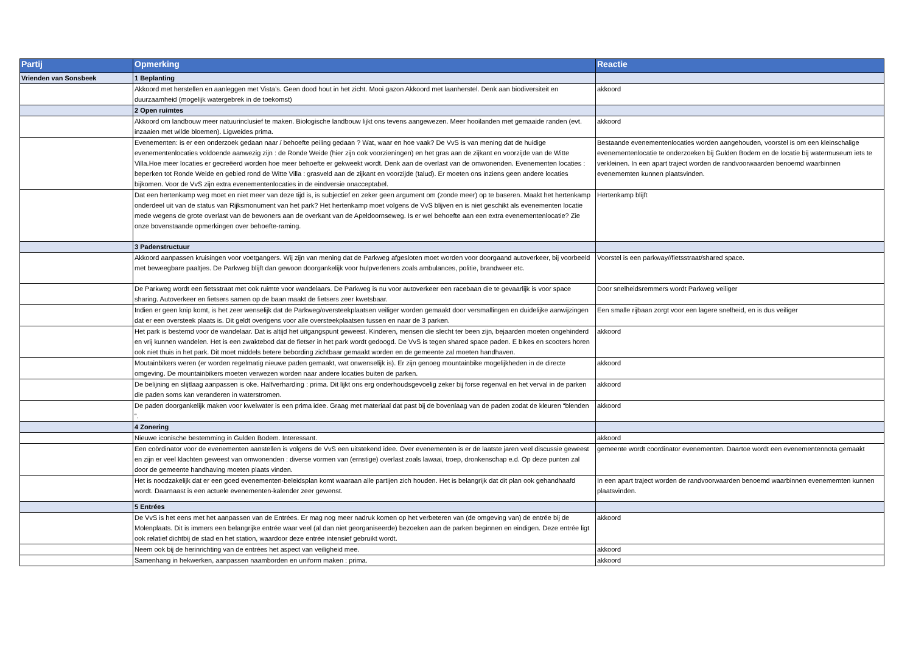| Partij | Opmerking | Reactie |
| --- | --- | --- |
| Vrienden van Sonsbeek | 1 Beplanting | |
| | Akkoord met herstellen en aanleggen met Vista’s. Geen dood hout in het zicht. Mooi gazon Akkoord met laanherstel. Denk aan biodiversiteit en duurzaamheid (mogelijk watergebrek in de toekomst) | akkoord |
| | 2 Open ruimtes | |
| | Akkoord om landbouw meer natuurinclusief te maken. Biologische landbouw lijkt ons tevens aangewezen. Meer hooilanden met gemaaide randen (evt. inzaaien met wilde bloemen). Ligweides prima. | akkoord |
| | Evenementen: is er een onderzoek gedaan naar / behoefte peiling gedaan ? Wat, waar en hoe vaak? De VvS is van mening dat de huidige evenementenlocaties voldoende aanwezig zijn : de Ronde Weide (hier zijn ook voorzieningen) en het gras aan de zijkant en voorzijde van de Witte Villa.Hoe meer locaties er gecreëerd worden hoe meer behoefte er gekweekt wordt. Denk aan de overlast van de omwonenden. Evenementen locaties : beperken tot Ronde Weide en gebied rond de Witte Villa : grasveld aan de zijkant en voorzijde (talud). Er moeten ons inziens geen andere locaties bijkomen. Voor de VvS zijn extra evenementenlocaties in de eindversie onacceptabel. | Bestaande evenementenlocaties worden aangehouden, voorstel is om een kleinschalige evenementenlocatie te onderzoeken bij Gulden Bodem en de locatie bij watermuseum iets te verkleinen. In een apart traject worden de randvoorwaarden benoemd waarbinnen evenememten kunnen plaatsvinden. |
| | Dat een hertenkamp weg moet en niet meer van deze tijd is, is subjectief en zeker geen argument om (zonde meer) op te baseren. Maakt het hertenkamp onderdeel uit van de status van Rijksmonument van het park? Het hertenkamp moet volgens de VvS blijven en is niet geschikt als evenementen locatie mede wegens de grote overlast van de bewoners aan de overkant van de Apeldoornseweg. Is er wel behoefte aan een extra evenementenlocatie? Zie onze bovenstaande opmerkingen over behoefte-raming. | Hertenkamp blijft |
| | 3 Padenstructuur | |
| | Akkoord aanpassen kruisingen voor voetgangers. Wij zijn van mening dat de Parkweg afgesloten moet worden voor doorgaand autoverkeer, bij voorbeeld met beweegbare paaltjes. De Parkweg blijft dan gewoon doorgankelijk voor hulpverleners zoals ambulances, politie, brandweer etc. | Voorstel is een parkway//fietsstraat/shared space. |
| | De Parkweg wordt een fietsstraat met ook ruimte voor wandelaars. De Parkweg is nu voor autoverkeer een racebaan die te gevaarlijk is voor space sharing. Autoverkeer en fietsers samen op de baan maakt de fietsers zeer kwetsbaar. | Door snelheidsremmers wordt Parkweg veiliger |
| | Indien er geen knip komt, is het zeer wenselijk dat de Parkweg/oversteekplaatsen veiliger worden gemaakt door versmallingen en duidelijke aanwijzingen dat er een oversteek plaats is. Dit geldt overigens voor alle oversteekplaatsen tussen en naar de 3 parken. | Een smalle rijbaan zorgt voor een lagere snelheid, en is dus veiliger |
| | Het park is bestemd voor de wandelaar. Dat is altijd het uitgangspunt geweest. Kinderen, mensen die slecht ter been zijn, bejaarden moeten ongehinderd en vrij kunnen wandelen. Het is een zwaktebod dat de fietser in het park wordt gedoogd. De VvS is tegen shared space paden. E bikes en scooters horen ook niet thuis in het park. Dit moet middels betere bebording zichtbaar gemaakt worden en de gemeente zal moeten handhaven. | akkoord |
| | Moutainbikers weren (er worden regelmatig nieuwe paden gemaakt, wat onwenselijk is). Er zijn genoeg mountainbike mogelijkheden in de directe omgeving. De mountainbikers moeten verwezen worden naar andere locaties buiten de parken. | akkoord |
| | De belijning en slijtlaag aanpassen is oke. Halfverharding : prima. Dit lijkt ons erg onderhoudsgevoelig zeker bij forse regenval en het verval in de parken die paden soms kan veranderen in waterstromen. | akkoord |
| | De paden doorgankelijk maken voor kwelwater is een prima idee. Graag met materiaal dat past bij de bovenlaag van de paden zodat de kleuren “blenden “. | akkoord |
| | 4 Zonering | |
| | Nieuwe iconische bestemming in Gulden Bodem. Interessant. | akkoord |
| | Een coördinator voor de evenementen aanstellen is volgens de VvS een uitstekend idee. Over evenementen is er de laatste jaren veel discussie geweest en zijn er veel klachten geweest van omwonenden : diverse vormen van (ernstige) overlast zoals lawaai, troep, dronkenschap e.d. Op deze punten zal door de gemeente handhaving moeten plaats vinden. | gemeente wordt coordinator evenementen. Daartoe wordt een evenementennota gemaakt |
| | Het is noodzakelijk dat er een goed evenementen-beleidsplan komt waaraan alle partijen zich houden. Het is belangrijk dat dit plan ook gehandhaafd wordt. Daarnaast is een actuele evenementen-kalender zeer gewenst. | In een apart traject worden de randvoorwaarden benoemd waarbinnen evenememten kunnen plaatsvinden. |
| | 5 Entrées | |
| | De VvS is het eens met het aanpassen van de Entrées. Er mag nog meer nadruk komen op het verbeteren van (de omgeving van) de entrée bij de Molenplaats. Dit is immers een belangrijke entrée waar veel (al dan niet georganiseerde) bezoeken aan de parken beginnen en eindigen. Deze entrée ligt ook relatief dichtbij de stad en het station, waardoor deze entrée intensief gebruikt wordt. | akkoord |
| | Neem ook bij de herinrichting van de entrées het aspect van veiligheid mee. | akkoord |
| | Samenhang in hekwerken, aanpassen naamborden en uniform maken : prima. | akkoord |